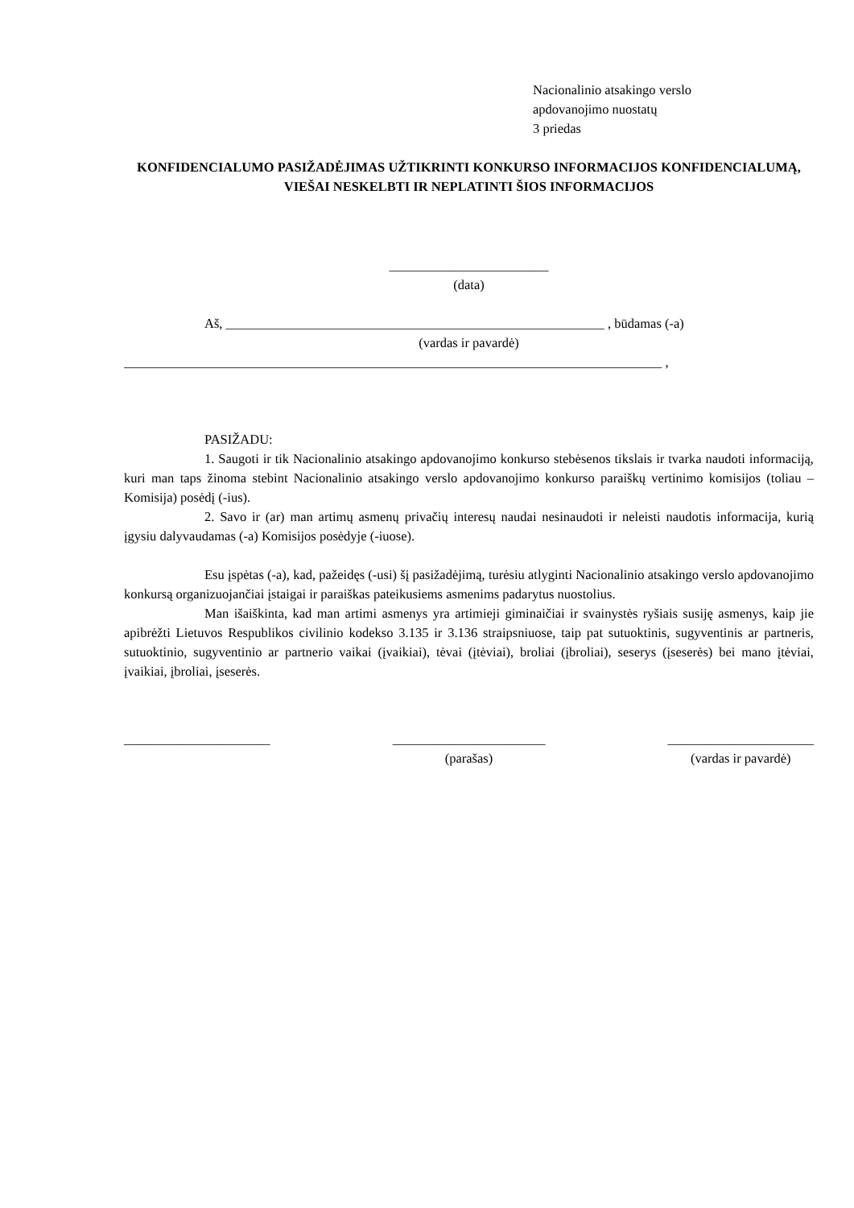Nacionalinio atsakingo verslo
apdovanojimo nuostatų
3 priedas
KONFIDENCIALUMO PASIŽADĖJIMAS UŽTIKRINTI KONKURSO INFORMACIJOS KONFIDENCIALUMĄ, VIEŠAI NESKELBTI IR NEPLATINTI ŠIOS INFORMACIJOS
________________________
(data)
Aš, _________________________________________________________ , būdamas (-a)
(vardas ir pavardė)
_________________________________________________________________________________ ,
PASIŽADU:
1. Saugoti ir tik Nacionalinio atsakingo apdovanojimo konkurso stebėsenos tikslais ir tvarka naudoti informaciją, kuri man taps žinoma stebint Nacionalinio atsakingo verslo apdovanojimo konkurso paraiškų vertinimo komisijos (toliau – Komisija) posėdį (-ius).
2. Savo ir (ar) man artimų asmenų privačių interesų naudai nesinaudoti ir neleisti naudotis informacija, kurią įgysiu dalyvaudamas (-a) Komisijos posėdyje (-iuose).
Esu įspėtas (-a), kad, pažeidęs (-usi) šį pasižadėjimą, turėsiu atlyginti Nacionalinio atsakingo verslo apdovanojimo konkursą organizuojančiai įstaigai ir paraiškas pateikusiems asmenims padarytus nuostolius.
Man išaiškinta, kad man artimi asmenys yra artimieji giminaičiai ir svainystės ryšiais susiję asmenys, kaip jie apibrėžti Lietuvos Respublikos civilinio kodekso 3.135 ir 3.136 straipsniuose, taip pat sutuoktinis, sugyventinis ar partneris, sutuoktinio, sugyventinio ar partnerio vaikai (įvaikiai), tėvai (įtėviai), broliai (įbroliai), seserys (įseserės) bei mano įtėviai, įvaikiai, įbroliai, įseserės.
______________________
_______________________
(parašas)
______________________
(vardas ir pavardė)